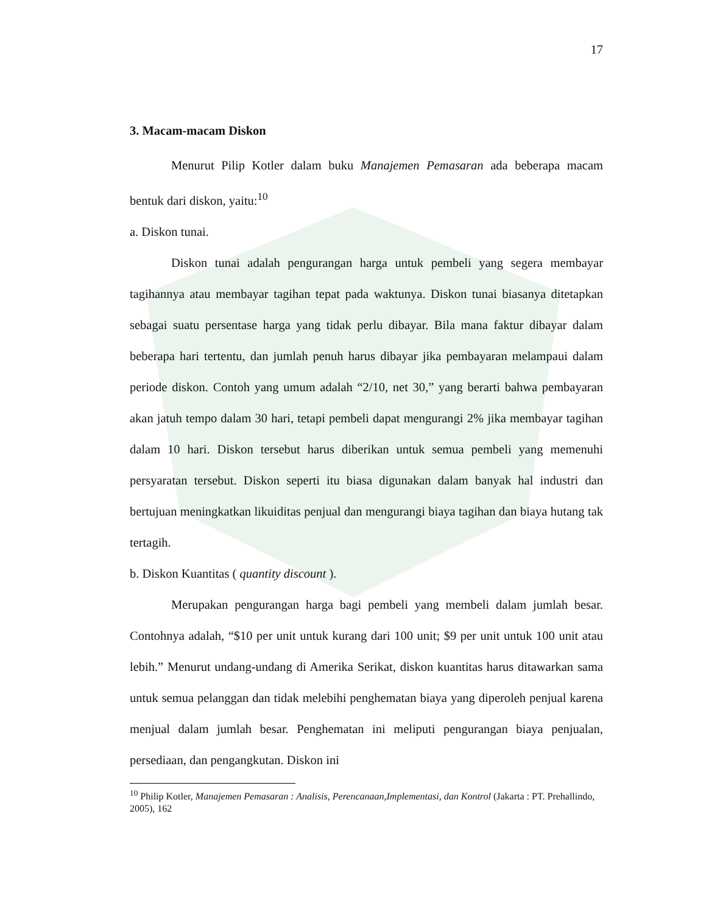17
3. Macam-macam Diskon
Menurut Pilip Kotler dalam buku Manajemen Pemasaran ada beberapa macam bentuk dari diskon, yaitu:<sup>10</sup>
a. Diskon tunai.
Diskon tunai adalah pengurangan harga untuk pembeli yang segera membayar tagihannya atau membayar tagihan tepat pada waktunya. Diskon tunai biasanya ditetapkan sebagai suatu persentase harga yang tidak perlu dibayar. Bila mana faktur dibayar dalam beberapa hari tertentu, dan jumlah penuh harus dibayar jika pembayaran melampaui dalam periode diskon. Contoh yang umum adalah “2/10, net 30,” yang berarti bahwa pembayaran akan jatuh tempo dalam 30 hari, tetapi pembeli dapat mengurangi 2% jika membayar tagihan dalam 10 hari. Diskon tersebut harus diberikan untuk semua pembeli yang memenuhi persyaratan tersebut. Diskon seperti itu biasa digunakan dalam banyak hal industri dan bertujuan meningkatkan likuiditas penjual dan mengurangi biaya tagihan dan biaya hutang tak tertagih.
b. Diskon Kuantitas ( quantity discount ).
Merupakan pengurangan harga bagi pembeli yang membeli dalam jumlah besar. Contohnya adalah, “$10 per unit untuk kurang dari 100 unit; $9 per unit untuk 100 unit atau lebih.” Menurut undang-undang di Amerika Serikat, diskon kuantitas harus ditawarkan sama untuk semua pelanggan dan tidak melebihi penghematan biaya yang diperoleh penjual karena menjual dalam jumlah besar. Penghematan ini meliputi pengurangan biaya penjualan, persediaan, dan pengangkutan. Diskon ini
<sup>10</sup> Philip Kotler, Manajemen Pemasaran : Analisis, Perencanaan,Implementasi, dan Kontrol (Jakarta : PT. Prehallindo, 2005), 162